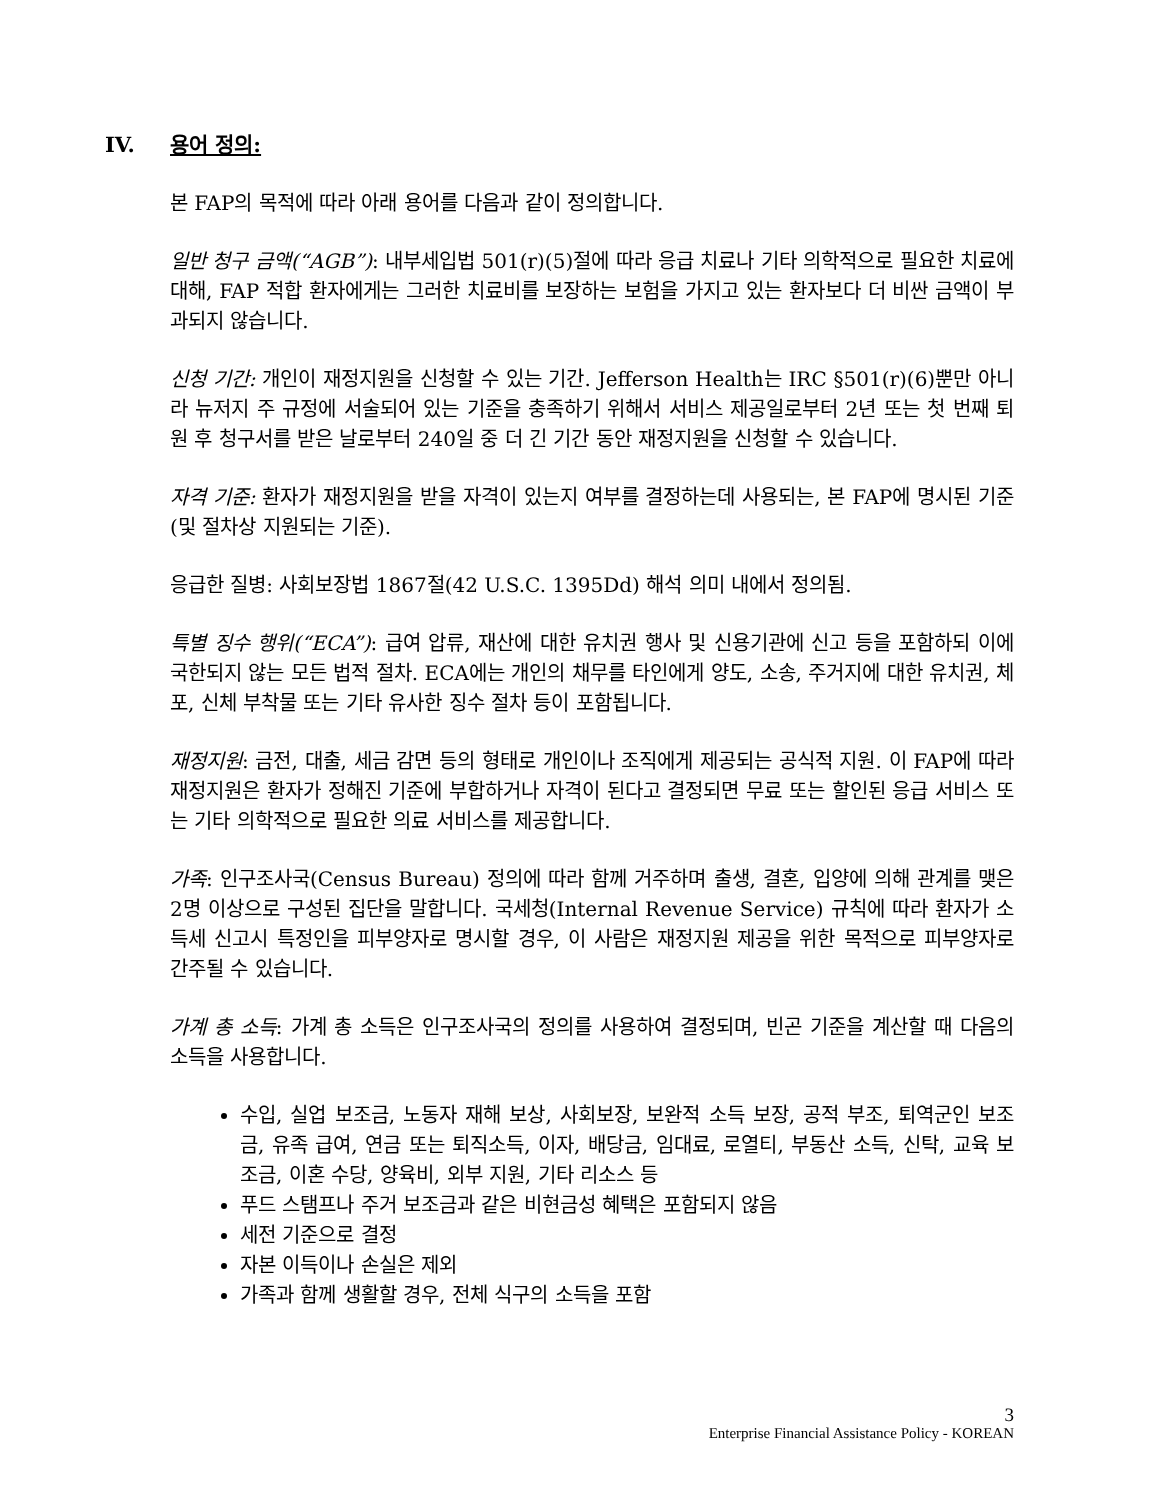IV. 용어 정의:
본 FAP의 목적에 따라 아래 용어를 다음과 같이 정의합니다.
일반 청구 금액(“AGB”): 내부세입법 501(r)(5)절에 따라 응급 치료나 기타 의학적으로 필요한 치료에 대해, FAP 적합 환자에게는 그러한 치료비를 보장하는 보험을 가지고 있는 환자보다 더 비싼 금액이 부과되지 않습니다.
신청 기간: 개인이 재정지원을 신청할 수 있는 기간. Jefferson Health는 IRC §501(r)(6)뿐만 아니라 뉴저지 주 규정에 서술되어 있는 기준을 충족하기 위해서 서비스 제공일로부터 2년 또는 첫 번째 퇴원 후 청구서를 받은 날로부터 240일 중 더 긴 기간 동안 재정지원을 신청할 수 있습니다.
자격 기준: 환자가 재정지원을 받을 자격이 있는지 여부를 결정하는데 사용되는, 본 FAP에 명시된 기준(및 절차상 지원되는 기준).
응급한 질병: 사회보장법 1867절(42 U.S.C. 1395Dd) 해석 의미 내에서 정의됨.
특별 징수 행위(“ECA”): 급여 압류, 재산에 대한 유치권 행사 및 신용기관에 신고 등을 포함하되 이에 국한되지 않는 모든 법적 절차. ECA에는 개인의 채무를 타인에게 양도, 소송, 주거지에 대한 유치권, 체포, 신체 부착물 또는 기타 유사한 징수 절차 등이 포함됩니다.
재정지원: 금전, 대출, 세금 감면 등의 형태로 개인이나 조직에게 제공되는 공식적 지원. 이 FAP에 따라 재정지원은 환자가 정해진 기준에 부합하거나 자격이 된다고 결정되면 무료 또는 할인된 응급 서비스 또는 기타 의학적으로 필요한 의료 서비스를 제공합니다.
가족: 인구조사국(Census Bureau) 정의에 따라 함께 거주하며 출생, 결혼, 입양에 의해 관계를 맺은 2명 이상으로 구성된 집단을 말합니다. 국세청(Internal Revenue Service) 규칙에 따라 환자가 소득세 신고시 특정인을 피부양자로 명시할 경우, 이 사람은 재정지원 제공을 위한 목적으로 피부양자로 간주될 수 있습니다.
가계 총 소득: 가계 총 소득은 인구조사국의 정의를 사용하여 결정되며, 빈곤 기준을 계산할 때 다음의 소득을 사용합니다.
수입, 실업 보조금, 노동자 재해 보상, 사회보장, 보완적 소득 보장, 공적 부조, 퇴역군인 보조금, 유족 급여, 연금 또는 퇴직소득, 이자, 배당금, 임대료, 로열티, 부동산 소득, 신탁, 교육 보조금, 이혼 수당, 양육비, 외부 지원, 기타 리소스 등
푸드 스탬프나 주거 보조금과 같은 비현금성 혜택은 포함되지 않음
세전 기준으로 결정
자본 이득이나 손실은 제외
가족과 함께 생활할 경우, 전체 식구의 소득을 포함
3
Enterprise Financial Assistance Policy - KOREAN